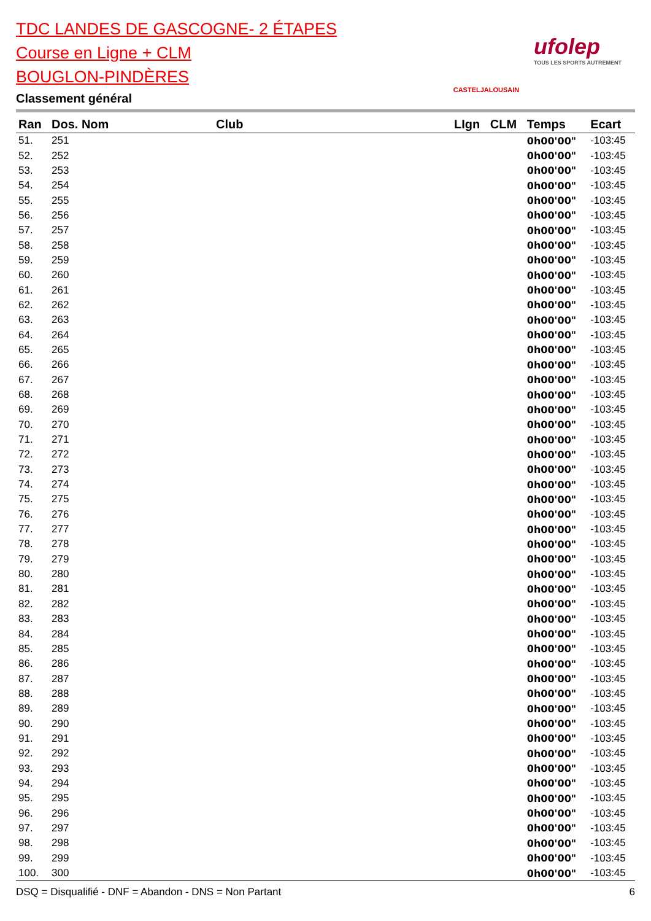TDC LANDES DE GASCOGNE- 2 ÉTAPES
Course en Ligne + CLM
BOUGLON-PINDÈRES
Classement général
CASTELJALOUSAIN
ufolep
TOUS LES SPORTS AUTREMENT
| Ran | Dos. Nom | Club | LIgn | CLM | Temps | Ecart |
| --- | --- | --- | --- | --- | --- | --- |
| 51. | 251 | | | | 0h00'00" | -103:45 |
| 52. | 252 | | | | 0h00'00" | -103:45 |
| 53. | 253 | | | | 0h00'00" | -103:45 |
| 54. | 254 | | | | 0h00'00" | -103:45 |
| 55. | 255 | | | | 0h00'00" | -103:45 |
| 56. | 256 | | | | 0h00'00" | -103:45 |
| 57. | 257 | | | | 0h00'00" | -103:45 |
| 58. | 258 | | | | 0h00'00" | -103:45 |
| 59. | 259 | | | | 0h00'00" | -103:45 |
| 60. | 260 | | | | 0h00'00" | -103:45 |
| 61. | 261 | | | | 0h00'00" | -103:45 |
| 62. | 262 | | | | 0h00'00" | -103:45 |
| 63. | 263 | | | | 0h00'00" | -103:45 |
| 64. | 264 | | | | 0h00'00" | -103:45 |
| 65. | 265 | | | | 0h00'00" | -103:45 |
| 66. | 266 | | | | 0h00'00" | -103:45 |
| 67. | 267 | | | | 0h00'00" | -103:45 |
| 68. | 268 | | | | 0h00'00" | -103:45 |
| 69. | 269 | | | | 0h00'00" | -103:45 |
| 70. | 270 | | | | 0h00'00" | -103:45 |
| 71. | 271 | | | | 0h00'00" | -103:45 |
| 72. | 272 | | | | 0h00'00" | -103:45 |
| 73. | 273 | | | | 0h00'00" | -103:45 |
| 74. | 274 | | | | 0h00'00" | -103:45 |
| 75. | 275 | | | | 0h00'00" | -103:45 |
| 76. | 276 | | | | 0h00'00" | -103:45 |
| 77. | 277 | | | | 0h00'00" | -103:45 |
| 78. | 278 | | | | 0h00'00" | -103:45 |
| 79. | 279 | | | | 0h00'00" | -103:45 |
| 80. | 280 | | | | 0h00'00" | -103:45 |
| 81. | 281 | | | | 0h00'00" | -103:45 |
| 82. | 282 | | | | 0h00'00" | -103:45 |
| 83. | 283 | | | | 0h00'00" | -103:45 |
| 84. | 284 | | | | 0h00'00" | -103:45 |
| 85. | 285 | | | | 0h00'00" | -103:45 |
| 86. | 286 | | | | 0h00'00" | -103:45 |
| 87. | 287 | | | | 0h00'00" | -103:45 |
| 88. | 288 | | | | 0h00'00" | -103:45 |
| 89. | 289 | | | | 0h00'00" | -103:45 |
| 90. | 290 | | | | 0h00'00" | -103:45 |
| 91. | 291 | | | | 0h00'00" | -103:45 |
| 92. | 292 | | | | 0h00'00" | -103:45 |
| 93. | 293 | | | | 0h00'00" | -103:45 |
| 94. | 294 | | | | 0h00'00" | -103:45 |
| 95. | 295 | | | | 0h00'00" | -103:45 |
| 96. | 296 | | | | 0h00'00" | -103:45 |
| 97. | 297 | | | | 0h00'00" | -103:45 |
| 98. | 298 | | | | 0h00'00" | -103:45 |
| 99. | 299 | | | | 0h00'00" | -103:45 |
| 100. | 300 | | | | 0h00'00" | -103:45 |
DSQ = Disqualifié - DNF = Abandon - DNS = Non Partant 6